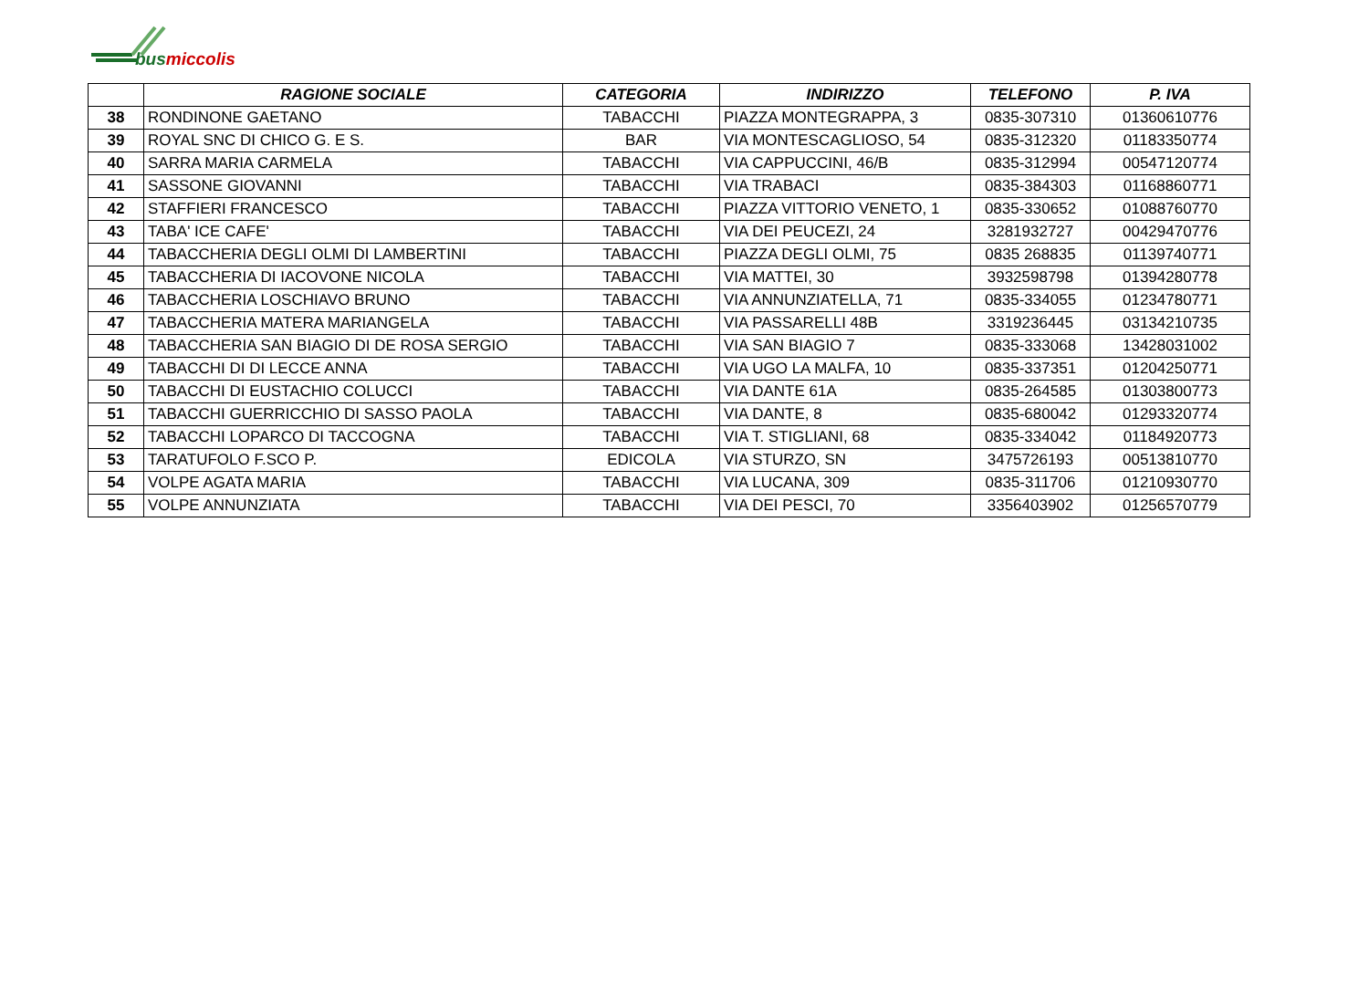busmiccolis
| | RAGIONE SOCIALE | CATEGORIA | INDIRIZZO | TELEFONO | P. IVA |
| --- | --- | --- | --- | --- | --- |
| 38 | RONDINONE GAETANO | TABACCHI | PIAZZA MONTEGRAPPA, 3 | 0835-307310 | 01360610776 |
| 39 | ROYAL SNC DI CHICO G. E S. | BAR | VIA MONTESCAGLIOSO, 54 | 0835-312320 | 01183350774 |
| 40 | SARRA MARIA CARMELA | TABACCHI | VIA CAPPUCCINI, 46/B | 0835-312994 | 00547120774 |
| 41 | SASSONE GIOVANNI | TABACCHI | VIA TRABACI | 0835-384303 | 01168860771 |
| 42 | STAFFIERI FRANCESCO | TABACCHI | PIAZZA VITTORIO VENETO, 1 | 0835-330652 | 01088760770 |
| 43 | TABA' ICE CAFE' | TABACCHI | VIA DEI PEUCEZI, 24 | 3281932727 | 00429470776 |
| 44 | TABACCHERIA DEGLI OLMI DI LAMBERTINI | TABACCHI | PIAZZA DEGLI OLMI, 75 | 0835 268835 | 01139740771 |
| 45 | TABACCHERIA DI IACOVONE NICOLA | TABACCHI | VIA MATTEI, 30 | 3932598798 | 01394280778 |
| 46 | TABACCHERIA LOSCHIAVO BRUNO | TABACCHI | VIA ANNUNZIATELLA, 71 | 0835-334055 | 01234780771 |
| 47 | TABACCHERIA MATERA MARIANGELA | TABACCHI | VIA PASSARELLI 48B | 3319236445 | 03134210735 |
| 48 | TABACCHERIA SAN BIAGIO DI DE ROSA SERGIO | TABACCHI | VIA SAN BIAGIO 7 | 0835-333068 | 13428031002 |
| 49 | TABACCHI DI DI LECCE ANNA | TABACCHI | VIA UGO LA MALFA, 10 | 0835-337351 | 01204250771 |
| 50 | TABACCHI DI EUSTACHIO COLUCCI | TABACCHI | VIA DANTE 61A | 0835-264585 | 01303800773 |
| 51 | TABACCHI GUERRICCHIO DI SASSO PAOLA | TABACCHI | VIA DANTE, 8 | 0835-680042 | 01293320774 |
| 52 | TABACCHI LOPARCO DI TACCOGNA | TABACCHI | VIA T. STIGLIANI, 68 | 0835-334042 | 01184920773 |
| 53 | TARATUFOLO F.SCO P. | EDICOLA | VIA STURZO, SN | 3475726193 | 00513810770 |
| 54 | VOLPE AGATA MARIA | TABACCHI | VIA LUCANA, 309 | 0835-311706 | 01210930770 |
| 55 | VOLPE ANNUNZIATA | TABACCHI | VIA DEI PESCI, 70 | 3356403902 | 01256570779 |